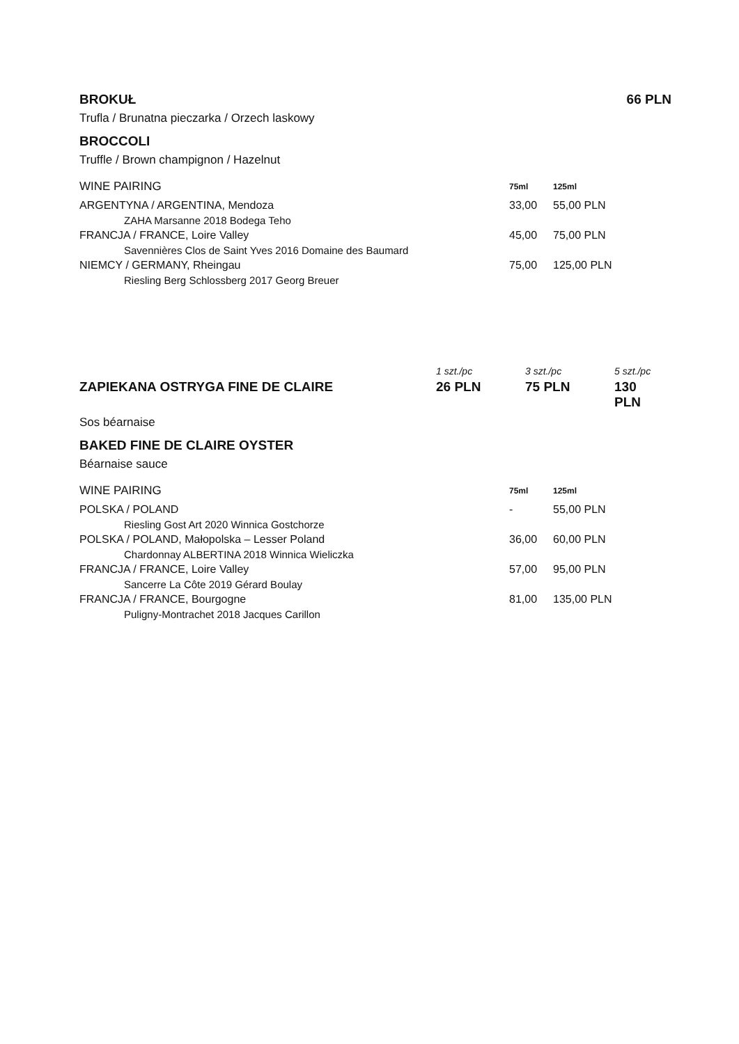BROKUŁ 66 PLN
Trufla / Brunatna pieczarka / Orzech laskowy
BROCCOLI
Truffle / Brown champignon / Hazelnut
| WINE PAIRING | 75ml | 125ml |
| --- | --- | --- |
| ARGENTYNA / ARGENTINA, Mendoza | 33,00 | 55,00 PLN |
| ZAHA Marsanne 2018 Bodega Teho | | |
| FRANCJA / FRANCE, Loire Valley | 45,00 | 75,00 PLN |
| Savennières Clos de Saint Yves 2016 Domaine des Baumard | | |
| NIEMCY / GERMANY, Rheingau | 75,00 | 125,00 PLN |
| Riesling Berg Schlossberg 2017 Georg Breuer | | |
| | 1 szt./pc | 3 szt./pc | 5 szt./pc |
| ZAPIEKANA OSTRYGA FINE DE CLAIRE | 26 PLN | 75 PLN | 130 PLN |
Sos béarnaise
BAKED FINE DE CLAIRE OYSTER
Béarnaise sauce
| WINE PAIRING | 75ml | 125ml |
| --- | --- | --- |
| POLSKA / POLAND | - | 55,00 PLN |
| Riesling Gost Art 2020 Winnica Gostchorze | | |
| POLSKA / POLAND, Małopolska – Lesser Poland | 36,00 | 60,00 PLN |
| Chardonnay ALBERTINA 2018 Winnica Wieliczka | | |
| FRANCJA / FRANCE, Loire Valley | 57,00 | 95,00 PLN |
| Sancerre La Côte 2019 Gérard Boulay | | |
| FRANCJA / FRANCE, Bourgogne | 81,00 | 135,00 PLN |
| Puligny-Montrachet 2018 Jacques Carillon | | |